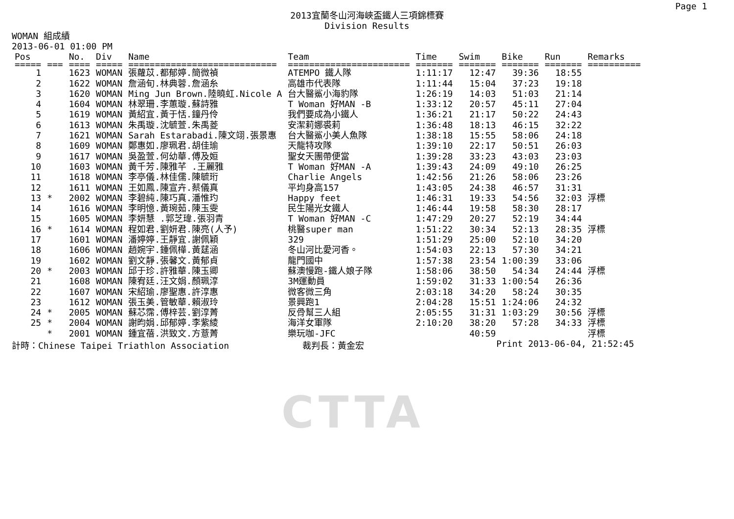Page 1
2013宜蘭冬山河海峽盃鐵人三項錦標賽
Division Results
WOMAN 組成績
2013-06-01 01:00 PM
| Pos | | No. | Div | Name | Team | Time | Swim | Bike | Run | Remarks |
| --- | --- | --- | --- | --- | --- | --- | --- | --- | --- | --- |
| ===== | === | ==== | ===== | ============================ | ======================= | ======= | ======= | ======= | ======= | ========== |
| 1 | | 1623 | WOMAN | 張蘿苡.都郁婷.簡微禎 | ATEMPO 鐵人隊 | 1:11:17 | 12:47 | 39:36 | 18:55 | |
| 2 | | 1622 | WOMAN | 詹涵旬.林典蓉.詹涵糸 | 高雄市代表隊 | 1:11:44 | 15:04 | 37:23 | 19:18 | |
| 3 | | 1620 | WOMAN | Ming Jun Brown.陸曉虹.Nicole A | 台大醫鯊小海豹隊 | 1:26:19 | 14:03 | 51:03 | 21:14 | |
| 4 | | 1604 | WOMAN | 林翠珊.李蕙璇.蘇詩雅 | T Woman 好MAN -B | 1:33:12 | 20:57 | 45:11 | 27:04 | |
| 5 | | 1619 | WOMAN | 黃紹宜.黃于恬.鐘丹伶 | 我們要成為小鐵人 | 1:36:21 | 21:17 | 50:22 | 24:43 | |
| 6 | | 1613 | WOMAN | 朱禹璇.沈毓萱.朱禹菱 | 安潔莉娜裘莉 | 1:36:48 | 18:13 | 46:15 | 32:22 | |
| 7 | | 1621 | WOMAN | Sarah Estarabadi.陳文翊.張景惠 | 台大醫鯊小美人魚隊 | 1:38:18 | 15:55 | 58:06 | 24:18 | |
| 8 | | 1609 | WOMAN | 鄭惠如.廖珮君.胡佳瑜 | 天龍特攻隊 | 1:39:10 | 22:17 | 50:51 | 26:03 | |
| 9 | | 1617 | WOMAN | 吳盈萱.何幼華.傅及姮 | 聖女天團帶便當 | 1:39:28 | 33:23 | 43:03 | 23:03 | |
| 10 | | 1603 | WOMAN | 黃千芳.陳雅芊 .王麗雅 | T Woman 好MAN -A | 1:39:43 | 24:09 | 49:10 | 26:25 | |
| 11 | | 1618 | WOMAN | 李亭儀.林佳儒.陳毓珩 | Charlie Angels | 1:42:56 | 21:26 | 58:06 | 23:26 | |
| 12 | | 1611 | WOMAN | 王如鳳.陳宣卉.蔡儀真 | 平均身高157 | 1:43:05 | 24:38 | 46:57 | 31:31 | |
| 13 | * | 2002 | WOMAN | 李碧純.陳巧真.潘惟玓 | Happy feet | 1:46:31 | 19:33 | 54:56 | 32:03 | 浮標 |
| 14 | | 1616 | WOMAN | 李明憶.黃琬茹.陳玉雯 | 民生陽光女鐵人 | 1:46:44 | 19:58 | 58:30 | 28:17 | |
| 15 | | 1605 | WOMAN | 李妍慧 .郭芝瑋.張羽青 | T Woman 好MAN -C | 1:47:29 | 20:27 | 52:19 | 34:44 | |
| 16 | * | 1614 | WOMAN | 程如君.劉妍君.陳亮(人予) | 桃醫super man | 1:51:22 | 30:34 | 52:13 | 28:35 | 浮標 |
| 17 | | 1601 | WOMAN | 潘婷婷.王靜宜.謝佩穎 | 329 | 1:51:29 | 25:00 | 52:10 | 34:20 | |
| 18 | | 1606 | WOMAN | 趙婉宇.鍾佩樺.黃莛涵 | 冬山河比愛河香。 | 1:54:03 | 22:13 | 57:30 | 34:21 | |
| 19 | | 1602 | WOMAN | 劉文靜.張馨文.黃郁貞 | 龍門國中 | 1:57:38 | 23:54 | 1:00:39 | 33:06 | |
| 20 | * | 2003 | WOMAN | 邱于珍.許雅華.陳玉卿 | 蘇澳慢跑-鐵人娘子隊 | 1:58:06 | 38:50 | 54:34 | 24:44 | 浮標 |
| 21 | | 1608 | WOMAN | 陳宥廷.汪文娟.顏珮淳 | 3M運動員 | 1:59:02 | 31:33 | 1:00:54 | 26:36 | |
| 22 | | 1607 | WOMAN | 宋紹瑜.廖聖惠.許淳惠 | 微客微三角 | 2:03:18 | 34:20 | 58:24 | 30:35 | |
| 23 | | 1612 | WOMAN | 張玉美.管敏華.賴淑玲 | 景興跑1 | 2:04:28 | 15:51 | 1:24:06 | 24:32 | |
| 24 | * | 2005 | WOMAN | 蘇芯霈.傅梓芸.劉淳菁 | 反骨幫三人組 | 2:05:55 | 31:31 | 1:03:29 | 30:56 | 浮標 |
| 25 | * | 2004 | WOMAN | 謝昀娟.邱郁婷.李紫綾 | 海洋女軍隊 | 2:10:20 | 38:20 | 57:28 | 34:33 | 浮標 |
| | * | 2001 | WOMAN | 鍾宜蓓.洪致文.方薏菁 | 樂玩咖-JFC | | 40:59 | | | 浮標 |
計時：Chinese Taipei Triathlon Association 裁判長：黃金宏 Print 2013-06-04, 21:52:45
CTTA